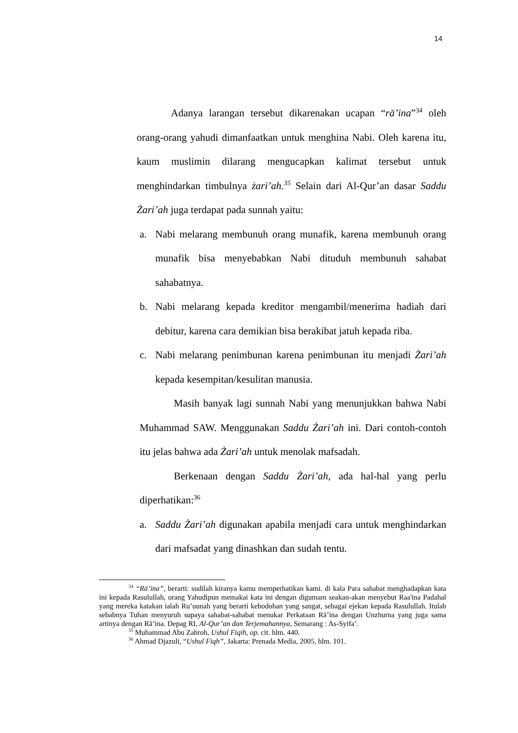14
Adanya larangan tersebut dikarenakan ucapan “rā’ina”<sup>34</sup> oleh orang-orang yahudi dimanfaatkan untuk menghina Nabi. Oleh karena itu, kaum muslimin dilarang mengucapkan kalimat tersebut untuk menghindarkan timbulnya żari’ah.<sup>35</sup> Selain dari Al-Qur’an dasar Saddu Żari’ah juga terdapat pada sunnah yaitu:
a. Nabi melarang membunuh orang munafik, karena membunuh orang munafik bisa menyebabkan Nabi dituduh membunuh sahabat sahabatnya.
b. Nabi melarang kepada kreditor mengambil/menerima hadiah dari debitur, karena cara demikian bisa berakibat jatuh kepada riba.
c. Nabi melarang penimbunan karena penimbunan itu menjadi Żari’ah kepada kesempitan/kesulitan manusia.
Masih banyak lagi sunnah Nabi yang menunjukkan bahwa Nabi Muhammad SAW. Menggunakan Saddu Żari’ah ini. Dari contoh-contoh itu jelas bahwa ada Żari’ah untuk menolak mafsadah.
Berkenaan dengan Saddu Żari’ah, ada hal-hal yang perlu diperhatikan:<sup>36</sup>
a. Saddu Żari’ah digunakan apabila menjadi cara untuk menghindarkan dari mafsadat yang dinashkan dan sudah tentu.
<sup>34</sup> “Rā’ina”, berarti: sudilah kiranya kamu memperhatikan kami. di kala Para sahabat menghadapkan kata ini kepada Rasulullah, orang Yahudipun memakai kata ini dengan digumam seakan-akan menyebut Raa'ina Padahal yang mereka katakan ialah Ru’uunah yang berarti kebodohan yang sangat, sebagai ejekan kepada Rasulullah. Itulah sebabnya Tuhan menyuruh supaya sahabat-sahabat menukar Perkataan Rā’ina dengan Unzhurna yang juga sama artinya dengan Rā’ina. Depag RI, Al-Qur’an dan Terjemahannya, Semarang : As-Syifa’.
<sup>35</sup> Muhammad Abu Zahroh, Ushul Fiqih, op. cit. hlm. 440.
<sup>36</sup> Ahmad Djazuli, “Ushul Fiqh”, Jakarta: Prenada Media, 2005, hlm. 101.